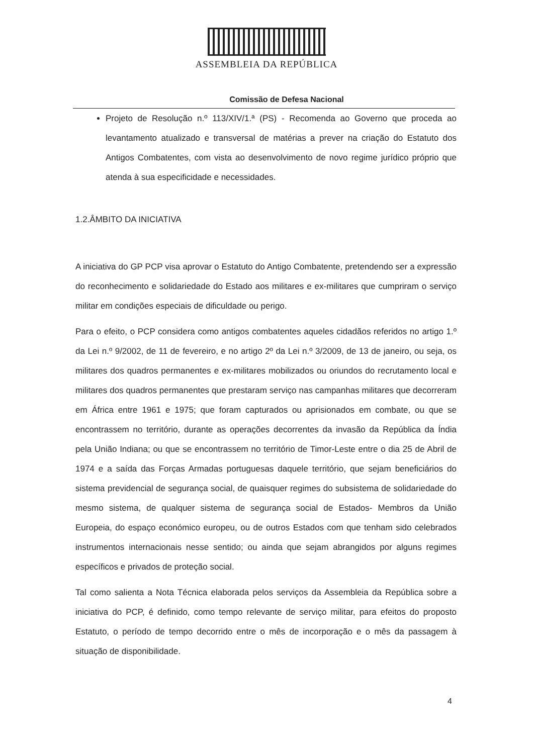ASSEMBLEIA DA REPÚBLICA
Comissão de Defesa Nacional
Projeto de Resolução n.º 113/XIV/1.ª (PS) - Recomenda ao Governo que proceda ao levantamento atualizado e transversal de matérias a prever na criação do Estatuto dos Antigos Combatentes, com vista ao desenvolvimento de novo regime jurídico próprio que atenda à sua especificidade e necessidades.
1.2.ÂMBITO DA INICIATIVA
A iniciativa do GP PCP visa aprovar o Estatuto do Antigo Combatente, pretendendo ser a expressão do reconhecimento e solidariedade do Estado aos militares e ex-militares que cumpriram o serviço militar em condições especiais de dificuldade ou perigo.
Para o efeito, o PCP considera como antigos combatentes aqueles cidadãos referidos no artigo 1.º da Lei n.º 9/2002, de 11 de fevereiro, e no artigo 2º da Lei n.º 3/2009, de 13 de janeiro, ou seja, os militares dos quadros permanentes e ex-militares mobilizados ou oriundos do recrutamento local e militares dos quadros permanentes que prestaram serviço nas campanhas militares que decorreram em África entre 1961 e 1975; que foram capturados ou aprisionados em combate, ou que se encontrassem no território, durante as operações decorrentes da invasão da República da Índia pela União Indiana; ou que se encontrassem no território de Timor-Leste entre o dia 25 de Abril de 1974 e a saída das Forças Armadas portuguesas daquele território, que sejam beneficiários do sistema previdencial de segurança social, de quaisquer regimes do subsistema de solidariedade do mesmo sistema, de qualquer sistema de segurança social de Estados- Membros da União Europeia, do espaço económico europeu, ou de outros Estados com que tenham sido celebrados instrumentos internacionais nesse sentido; ou ainda que sejam abrangidos por alguns regimes específicos e privados de proteção social.
Tal como salienta a Nota Técnica elaborada pelos serviços da Assembleia da República sobre a iniciativa do PCP, é definido, como tempo relevante de serviço militar, para efeitos do proposto Estatuto, o período de tempo decorrido entre o mês de incorporação e o mês da passagem à situação de disponibilidade.
4